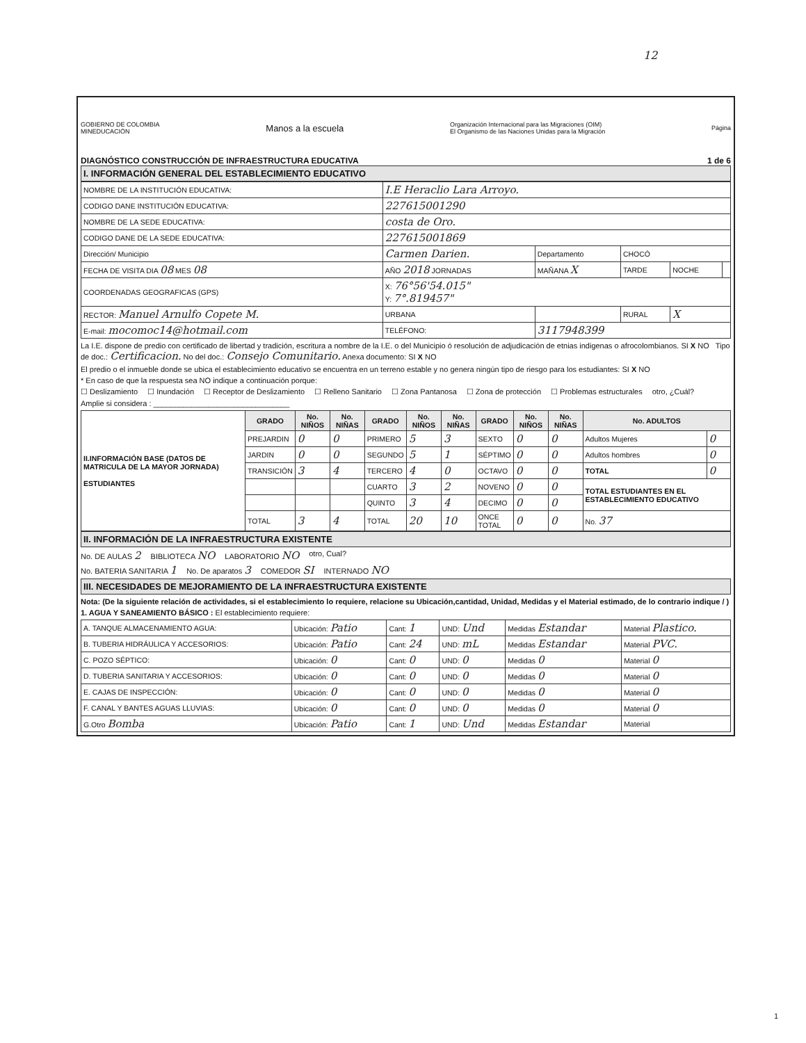12
GOBIERNO DE COLOMBIA
MINEDUCACIÓN
Manos a la escuela
Organización Internacional para las Migraciones (OIM)
El Organismo de las Naciones Unidas para la Migración
Página
DIAGNÓSTICO CONSTRUCCIÓN DE INFRAESTRUCTURA EDUCATIVA 1 de 6
I. INFORMACIÓN GENERAL DEL ESTABLECIMIENTO EDUCATIVO
| NOMBRE DE LA INSTITUCIÓN EDUCATIVA: | I.E Heraclio Lara Arroyo. | | | | |
| CODIGO DANE INSTITUCIÓN EDUCATIVA: | 227615001290 | | | | |
| NOMBRE DE LA SEDE EDUCATIVA: | costa de Oro. | | | | |
| CODIGO DANE DE LA SEDE EDUCATIVA: | 227615001869 | | | | |
| Dirección/ Municipio | Carmen Darien. | Departamento | CHOCÓ | | |
| FECHA DE VISITA DIA 08 MES 08 | AÑO 2018 JORNADAS | MAÑANA X | TARDE | NOCHE | |
| COORDENADAS GEOGRAFICAS (GPS) | X: 76°56'54.015" Y: 7°.819457" | | | | |
| RECTOR: Manuel Arnulfo Copete M. | URBANA | | RURAL | X | |
| E-mail: mocomoc14@hotmail.com | TELÉFONO: | 3117948399 | | | |
La I.E. dispone de predio con certificado de libertad y tradición, escritura a nombre de la I.E. o del Municipio ó resolución de adjudicación de etnias indigenas o afrocolombianos. SI X NO Tipo de doc.: Certificacion. No del doc.: Consejo Comunitario. Anexa documento: SI X NO
El predio o el inmueble donde se ubica el establecimiento educativo se encuentra en un terreno estable y no genera ningún tipo de riesgo para los estudiantes: SI X NO
* En caso de que la respuesta sea NO indique a continuación porque:
☐ Deslizamiento ☐ Inundación ☐ Receptor de Deslizamiento ☐ Relleno Sanitario ☐ Zona Pantanosa ☐ Zona de protección ☐ Problemas estructurales otro, ¿Cuál?
Amplie si considera : ________________________________
| II.INFORMACIÓN BASE (DATOS DE MATRICULA DE LA MAYOR JORNADA) ESTUDIANTES | GRADO | No. NIÑOS | No. NIÑAS | GRADO | No. NIÑOS | No. NIÑAS | GRADO | No. NIÑOS | No. NIÑAS | No. ADULTOS | |
| | PREJARDIN | 0 | 0 | PRIMERO | 5 | 3 | SEXTO | 0 | 0 | Adultos Mujeres | 0 |
| | JARDIN | 0 | 0 | SEGUNDO | 5 | 1 | SÉPTIMO | 0 | 0 | Adultos hombres | 0 |
| | TRANSICIÓN | 3 | 4 | TERCERO | 4 | 0 | OCTAVO | 0 | 0 | TOTAL | 0 |
| | | | | CUARTO | 3 | 2 | NOVENO | 0 | 0 | TOTAL ESTUDIANTES EN EL ESTABLECIMIENTO EDUCATIVO | |
| | | | | QUINTO | 3 | 4 | DECIMO | 0 | 0 | | |
| | TOTAL | 3 | 4 | TOTAL | 20 | 10 | ONCE TOTAL | 0 | 0 | No. 37 | |
II. INFORMACIÓN DE LA INFRAESTRUCTURA EXISTENTE
No. DE AULAS 2 BIBLIOTECA NO LABORATORIO NO otro, Cual?
No. BATERIA SANITARIA 1 No. De aparatos 3 COMEDOR SI INTERNADO NO
III. NECESIDADES DE MEJORAMIENTO DE LA INFRAESTRUCTURA EXISTENTE
Nota: (De la siguiente relación de actividades, si el establecimiento lo requiere, relacione su Ubicación,cantidad, Unidad, Medidas y el Material estimado, de lo contrario indique / )
1. AGUA Y SANEAMIENTO BÁSICO : El establecimiento requiere:
| A. TANQUE ALMACENAMIENTO AGUA: | Ubicación: Patio | Cant: 1 | UND: Und | Medidas Estandar | Material Plastico. |
| B. TUBERIA HIDRÁULICA Y ACCESORIOS: | Ubicación: Patio | Cant: 24 | UND: mL | Medidas Estandar | Material PVC. |
| C. POZO SÉPTICO: | Ubicación: 0 | Cant: 0 | UND: 0 | Medidas 0 | Material 0 |
| D. TUBERIA SANITARIA Y ACCESORIOS: | Ubicación: 0 | Cant: 0 | UND: 0 | Medidas 0 | Material 0 |
| E. CAJAS DE INSPECCIÓN: | Ubicación: 0 | Cant: 0 | UND: 0 | Medidas 0 | Material 0 |
| F. CANAL Y BANTES AGUAS LLUVIAS: | Ubicación: 0 | Cant: 0 | UND: 0 | Medidas 0 | Material 0 |
| G.Otro Bomba | Ubicación: Patio | Cant: 1 | UND: Und | Medidas Estandar | Material |
1